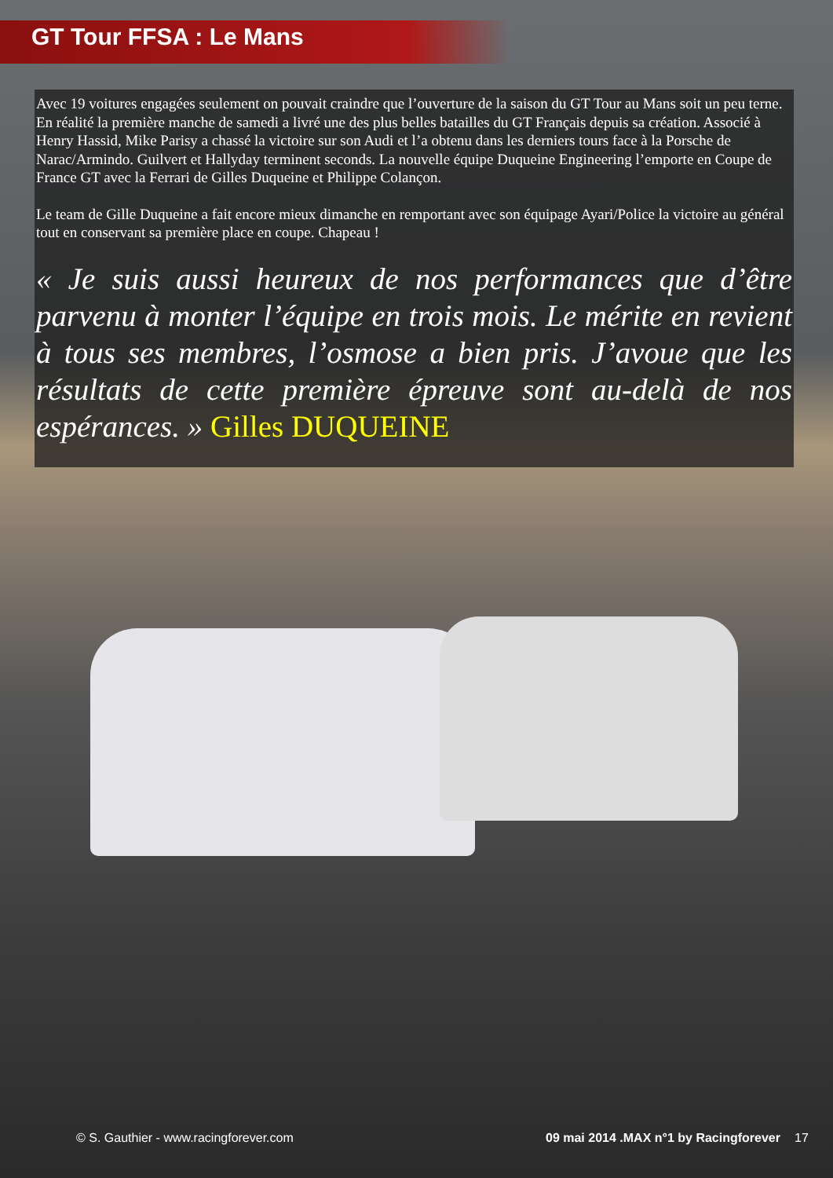GT Tour FFSA : Le Mans
Avec 19 voitures engagées seulement on pouvait craindre que l’ouverture de la saison du GT Tour au Mans soit un peu terne. En réalité la première manche de samedi a livré une des plus belles batailles du GT Français depuis sa création. Associé à Henry Hassid, Mike Parisy a chassé la victoire sur son Audi et l’a obtenu dans les derniers tours face à la Porsche de Narac/Armindo. Guilvert et Hallyday terminent seconds. La nouvelle équipe Duqueine Engineering l’emporte en Coupe de France GT avec la Ferrari de Gilles Duqueine et Philippe Colançon.
Le team de Gille Duqueine a fait encore mieux dimanche en remportant avec son équipage Ayari/Police la victoire au général tout en conservant sa première place en coupe. Chapeau !
« Je suis aussi heureux de nos performances que d’être parvenu à monter l’équipe en trois mois. Le mérite en revient à tous ses membres, l’osmose a bien pris. J’avoue que les résultats de cette première épreuve sont au-delà de nos espérances. » Gilles DUQUEINE
© S. Gauthier - www.racingforever.com 09 mai 2014 .MAX n°1 by Racingforever 17